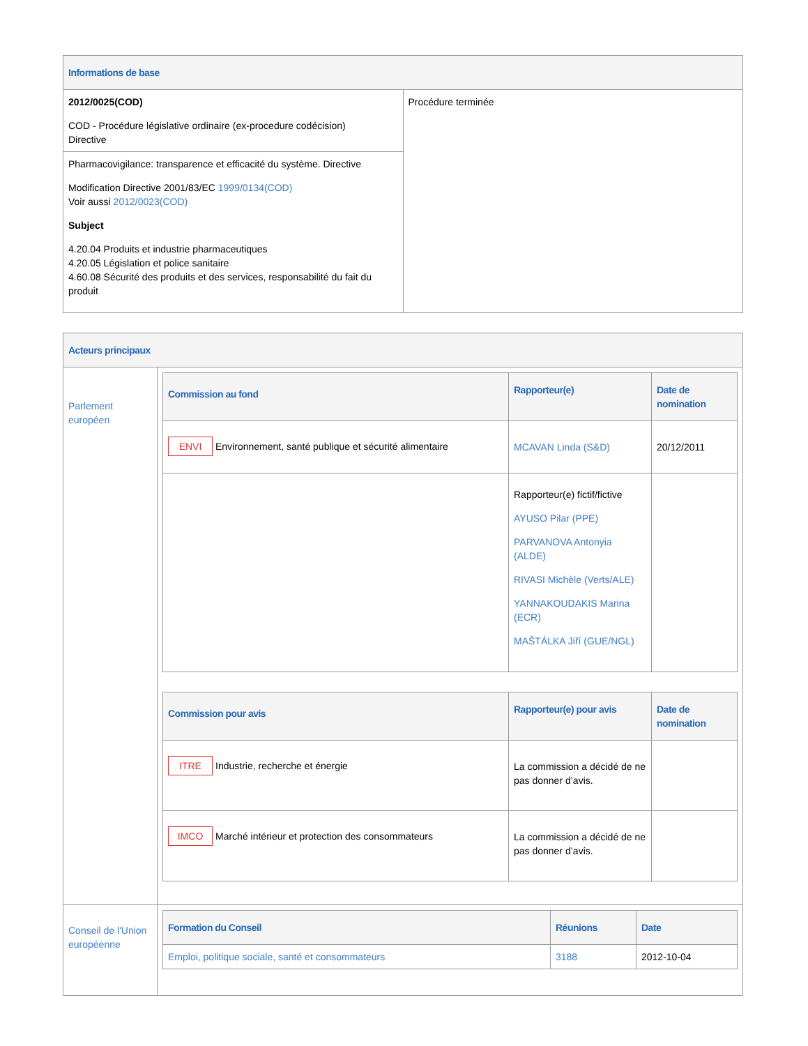| Informations de base | |
| --- | --- |
| 2012/0025(COD) COD - Procédure législative ordinaire (ex-procedure codécision) Directive | Procédure terminée |
| Pharmacovigilance: transparence et efficacité du système. Directive Modification Directive 2001/83/EC 1999/0134(COD) Voir aussi 2012/0023(COD) Subject 4.20.04 Produits et industrie pharmaceutiques 4.20.05 Législation et police sanitaire 4.60.08 Sécurité des produits et des services, responsabilité du fait du produit | |
| Acteurs principaux | |
| --- | --- |
| Parlement européen | / Commission au fond / Rapporteur(e) / Date de nomination / / --- / --- / --- / / ENVI Environnement, santé publique et sécurité alimentaire / MCAVAN Linda (S&D) / 20/12/2011 / / / Rapporteur(e) fictif/fictive AYUSO Pilar (PPE) PARVANOVA Antonyia (ALDE) RIVASI Michèle (Verts/ALE) YANNAKOUDAKIS Marina (ECR) MAŠTÁLKA Jiří (GUE/NGL) / / / Commission pour avis / Rapporteur(e) pour avis / Date de nomination / / --- / --- / --- / / ITRE Industrie, recherche et énergie / La commission a décidé de ne pas donner d’avis. / / / IMCO Marché intérieur et protection des consommateurs / La commission a décidé de ne pas donner d’avis. / / |
| Conseil de l'Union européenne | / Formation du Conseil / Réunions / Date / / --- / --- / --- / / Emploi, politique sociale, santé et consommateurs / 3188 / 2012-10-04 / |